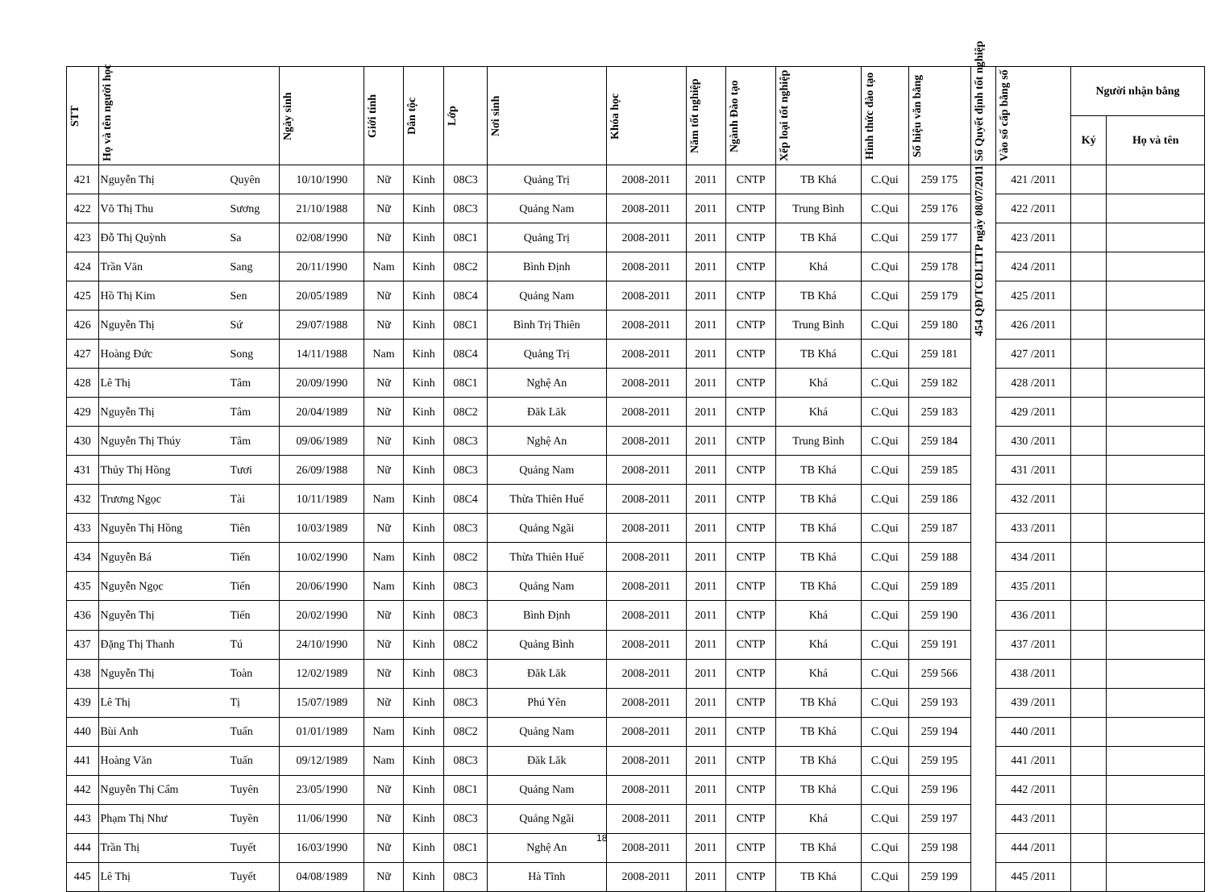| STT | Họ và tên người học | | Ngày sinh | Giới tính | Dân tộc | Lớp | Nơi sinh | Khóa học | Năm tốt nghiệp | Ngành Đào tạo | Xếp loại tốt nghiệp | Hình thức đào tạo | Số hiệu văn bằng | Số Quyết định tốt nghiệp | Vào số cấp bằng số | Người nhận bằng | |
| --- | --- | --- | --- | --- | --- | --- | --- | --- | --- | --- | --- | --- | --- | --- | --- | --- | --- |
| | | | | | | | | | | | | | | | | Ký | Họ và tên |
| 421 | Nguyễn Thị | Quyên | 10/10/1990 | Nữ | Kinh | 08C3 | Quảng Trị | 2008-2011 | 2011 | CNTP | TB Khá | C.Qui | 259 175 | 454 QĐ/TCĐLTTP ngày 08/07/2011 | 421 /2011 | | |
| 422 | Võ Thị Thu | Sương | 21/10/1988 | Nữ | Kinh | 08C3 | Quảng Nam | 2008-2011 | 2011 | CNTP | Trung Bình | C.Qui | 259 176 | | 422 /2011 | | |
| 423 | Đỗ Thị Quỳnh | Sa | 02/08/1990 | Nữ | Kinh | 08C1 | Quảng Trị | 2008-2011 | 2011 | CNTP | TB Khá | C.Qui | 259 177 | | 423 /2011 | | |
| 424 | Trần Văn | Sang | 20/11/1990 | Nam | Kinh | 08C2 | Bình Định | 2008-2011 | 2011 | CNTP | Khá | C.Qui | 259 178 | | 424 /2011 | | |
| 425 | Hồ Thị Kim | Sen | 20/05/1989 | Nữ | Kinh | 08C4 | Quảng Nam | 2008-2011 | 2011 | CNTP | TB Khá | C.Qui | 259 179 | | 425 /2011 | | |
| 426 | Nguyễn Thị | Sứ | 29/07/1988 | Nữ | Kinh | 08C1 | Bình Trị Thiên | 2008-2011 | 2011 | CNTP | Trung Bình | C.Qui | 259 180 | | 426 /2011 | | |
| 427 | Hoàng Đức | Song | 14/11/1988 | Nam | Kinh | 08C4 | Quảng Trị | 2008-2011 | 2011 | CNTP | TB Khá | C.Qui | 259 181 | | 427 /2011 | | |
| 428 | Lê Thị | Tâm | 20/09/1990 | Nữ | Kinh | 08C1 | Nghệ An | 2008-2011 | 2011 | CNTP | Khá | C.Qui | 259 182 | | 428 /2011 | | |
| 429 | Nguyễn Thị | Tâm | 20/04/1989 | Nữ | Kinh | 08C2 | Đăk Lăk | 2008-2011 | 2011 | CNTP | Khá | C.Qui | 259 183 | | 429 /2011 | | |
| 430 | Nguyễn Thị Thúy | Tâm | 09/06/1989 | Nữ | Kinh | 08C3 | Nghệ An | 2008-2011 | 2011 | CNTP | Trung Bình | C.Qui | 259 184 | | 430 /2011 | | |
| 431 | Thủy Thị Hồng | Tươi | 26/09/1988 | Nữ | Kinh | 08C3 | Quảng Nam | 2008-2011 | 2011 | CNTP | TB Khá | C.Qui | 259 185 | | 431 /2011 | | |
| 432 | Trương Ngọc | Tài | 10/11/1989 | Nam | Kinh | 08C4 | Thừa Thiên Huế | 2008-2011 | 2011 | CNTP | TB Khá | C.Qui | 259 186 | | 432 /2011 | | |
| 433 | Nguyễn Thị Hồng | Tiên | 10/03/1989 | Nữ | Kinh | 08C3 | Quảng Ngãi | 2008-2011 | 2011 | CNTP | TB Khá | C.Qui | 259 187 | | 433 /2011 | | |
| 434 | Nguyễn Bá | Tiến | 10/02/1990 | Nam | Kinh | 08C2 | Thừa Thiên Huế | 2008-2011 | 2011 | CNTP | TB Khá | C.Qui | 259 188 | | 434 /2011 | | |
| 435 | Nguyễn Ngọc | Tiến | 20/06/1990 | Nam | Kinh | 08C3 | Quảng Nam | 2008-2011 | 2011 | CNTP | TB Khá | C.Qui | 259 189 | | 435 /2011 | | |
| 436 | Nguyễn Thị | Tiến | 20/02/1990 | Nữ | Kinh | 08C3 | Bình Định | 2008-2011 | 2011 | CNTP | Khá | C.Qui | 259 190 | | 436 /2011 | | |
| 437 | Đặng Thị Thanh | Tú | 24/10/1990 | Nữ | Kinh | 08C2 | Quảng Bình | 2008-2011 | 2011 | CNTP | Khá | C.Qui | 259 191 | | 437 /2011 | | |
| 438 | Nguyễn Thị | Toàn | 12/02/1989 | Nữ | Kinh | 08C3 | Đăk Lăk | 2008-2011 | 2011 | CNTP | Khá | C.Qui | 259 566 | | 438 /2011 | | |
| 439 | Lê Thị | Tị | 15/07/1989 | Nữ | Kinh | 08C3 | Phú Yên | 2008-2011 | 2011 | CNTP | TB Khá | C.Qui | 259 193 | | 439 /2011 | | |
| 440 | Bùi Anh | Tuấn | 01/01/1989 | Nam | Kinh | 08C2 | Quảng Nam | 2008-2011 | 2011 | CNTP | TB Khá | C.Qui | 259 194 | | 440 /2011 | | |
| 441 | Hoàng Văn | Tuấn | 09/12/1989 | Nam | Kinh | 08C3 | Đăk Lăk | 2008-2011 | 2011 | CNTP | TB Khá | C.Qui | 259 195 | | 441 /2011 | | |
| 442 | Nguyễn Thị Cẩm | Tuyên | 23/05/1990 | Nữ | Kinh | 08C1 | Quảng Nam | 2008-2011 | 2011 | CNTP | TB Khá | C.Qui | 259 196 | | 442 /2011 | | |
| 443 | Phạm Thị Như | Tuyền | 11/06/1990 | Nữ | Kinh | 08C3 | Quảng Ngãi | 2008-2011 | 2011 | CNTP | Khá | C.Qui | 259 197 | | 443 /2011 | | |
| 444 | Trần Thị | Tuyết | 16/03/1990 | Nữ | Kinh | 08C1 | Nghệ An | 2008-2011 | 2011 | CNTP | TB Khá | C.Qui | 259 198 | | 444 /2011 | | |
| 445 | Lê Thị | Tuyết | 04/08/1989 | Nữ | Kinh | 08C3 | Hà Tĩnh | 2008-2011 | 2011 | CNTP | TB Khá | C.Qui | 259 199 | | 445 /2011 | | |
18